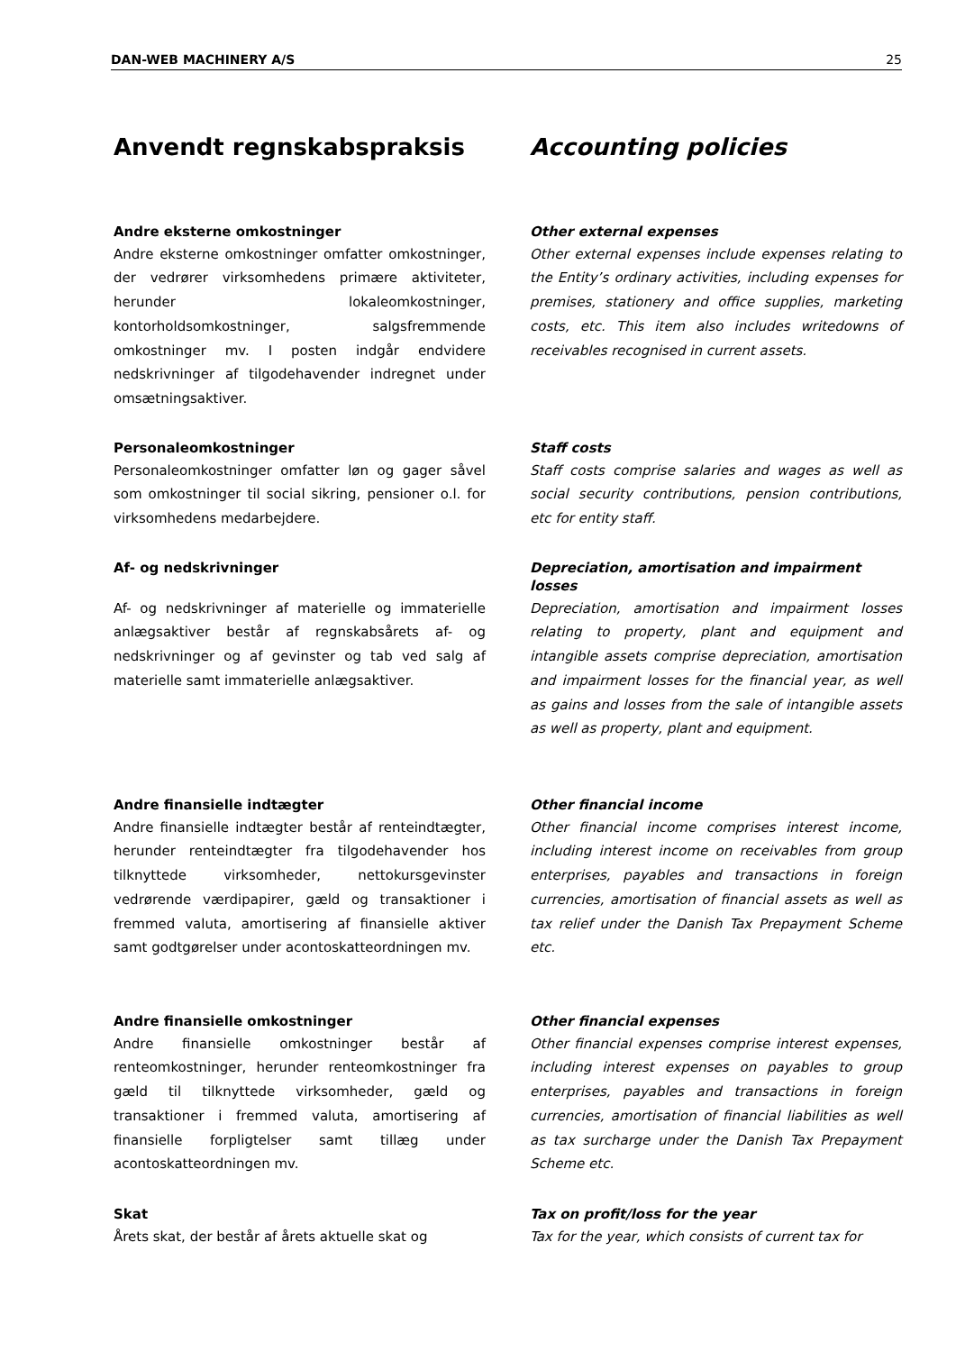DAN-WEB MACHINERY A/S 25
Anvendt regnskabspraksis Accounting policies
Andre eksterne omkostninger
Andre eksterne omkostninger omfatter omkostninger, der vedrører virksomhedens primære aktiviteter, herunder lokaleomkostninger, kontorholdsomkostninger, salgsfremmende omkostninger mv. I posten indgår endvidere nedskrivninger af tilgodehavender indregnet under omsætningsaktiver.
Other external expenses
Other external expenses include expenses relating to the Entity’s ordinary activities, including expenses for premises, stationery and office supplies, marketing costs, etc. This item also includes writedowns of receivables recognised in current assets.
Personaleomkostninger
Personaleomkostninger omfatter løn og gager såvel som omkostninger til social sikring, pensioner o.l. for virksomhedens medarbejdere.
Staff costs
Staff costs comprise salaries and wages as well as social security contributions, pension contributions, etc for entity staff.
Af- og nedskrivninger
Af- og nedskrivninger af materielle og immaterielle anlægsaktiver består af regnskabsårets af- og nedskrivninger og af gevinster og tab ved salg af materielle samt immaterielle anlægsaktiver.
Depreciation, amortisation and impairment losses
Depreciation, amortisation and impairment losses relating to property, plant and equipment and intangible assets comprise depreciation, amortisation and impairment losses for the financial year, as well as gains and losses from the sale of intangible assets as well as property, plant and equipment.
Andre finansielle indtægter
Andre finansielle indtægter består af renteindtægter, herunder renteindtægter fra tilgodehavender hos tilknyttede virksomheder, nettokursgevinster vedrørende værdipapirer, gæld og transaktioner i fremmed valuta, amortisering af finansielle aktiver samt godtgørelser under acontoskatteordningen mv.
Other financial income
Other financial income comprises interest income, including interest income on receivables from group enterprises, payables and transactions in foreign currencies, amortisation of financial assets as well as tax relief under the Danish Tax Prepayment Scheme etc.
Andre finansielle omkostninger
Andre finansielle omkostninger består af renteomkostninger, herunder renteomkostninger fra gæld til tilknyttede virksomheder, gæld og transaktioner i fremmed valuta, amortisering af finansielle forpligtelser samt tillæg under acontoskatteordningen mv.
Other financial expenses
Other financial expenses comprise interest expenses, including interest expenses on payables to group enterprises, payables and transactions in foreign currencies, amortisation of financial liabilities as well as tax surcharge under the Danish Tax Prepayment Scheme etc.
Skat
Årets skat, der består af årets aktuelle skat og
Tax on profit/loss for the year
Tax for the year, which consists of current tax for